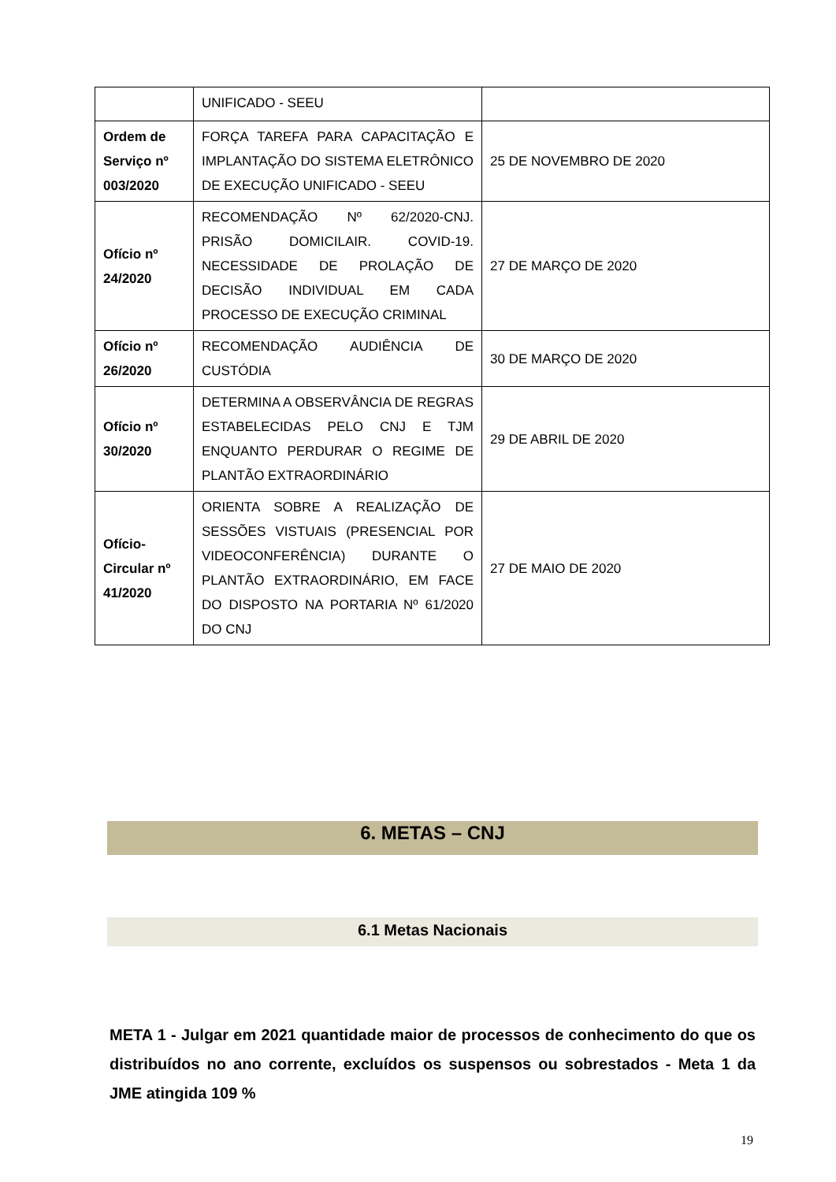| | UNIFICADO - SEEU | |
| Ordem de Serviço nº 003/2020 | FORÇA TAREFA PARA CAPACITAÇÃO E IMPLANTAÇÃO DO SISTEMA ELETRÔNICO DE EXECUÇÃO UNIFICADO - SEEU | 25 DE NOVEMBRO DE 2020 |
| Ofício nº 24/2020 | RECOMENDAÇÃO Nº 62/2020-CNJ. PRISÃO DOMICILAIR. COVID-19. NECESSIDADE DE PROLAÇÃO DE DECISÃO INDIVIDUAL EM CADA PROCESSO DE EXECUÇÃO CRIMINAL | 27 DE MARÇO DE 2020 |
| Ofício nº 26/2020 | RECOMENDAÇÃO AUDIÊNCIA DE CUSTÓDIA | 30 DE MARÇO DE 2020 |
| Ofício nº 30/2020 | DETERMINA A OBSERVÂNCIA DE REGRAS ESTABELECIDAS PELO CNJ E TJM ENQUANTO PERDURAR O REGIME DE PLANTÃO EXTRAORDINÁRIO | 29 DE ABRIL DE 2020 |
| Ofício-Circular nº 41/2020 | ORIENTA SOBRE A REALIZAÇÃO DE SESSÕES VISTUAIS (PRESENCIAL POR VIDEOCONFERÊNCIA) DURANTE O PLANTÃO EXTRAORDINÁRIO, EM FACE DO DISPOSTO NA PORTARIA Nº 61/2020 DO CNJ | 27 DE MAIO DE 2020 |
6. METAS – CNJ
6.1 Metas Nacionais
META 1 - Julgar em 2021 quantidade maior de processos de conhecimento do que os distribuídos no ano corrente, excluídos os suspensos ou sobrestados - Meta 1 da JME atingida 109 %
19